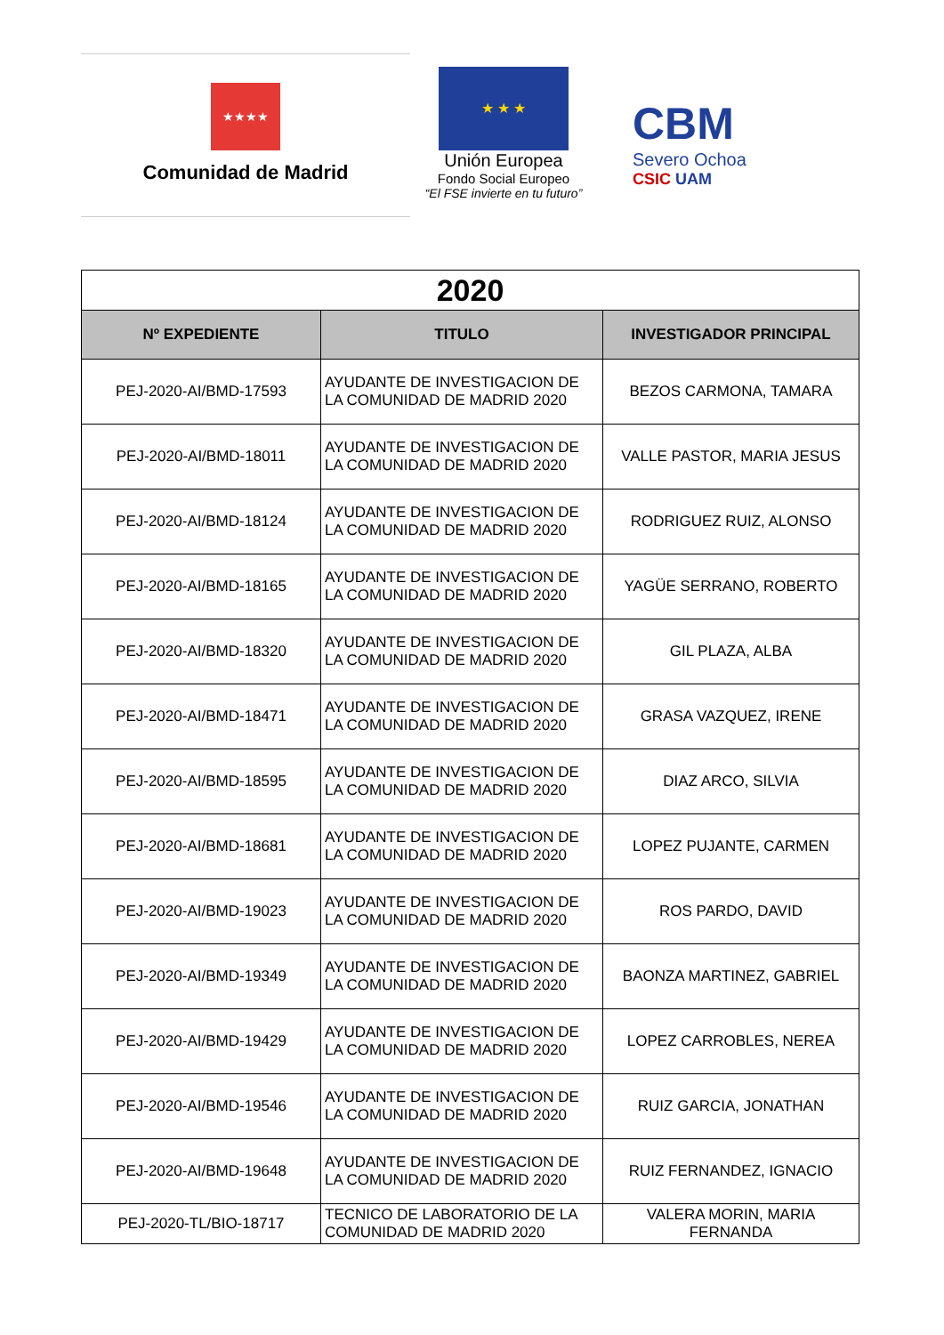★★★★
Comunidad de Madrid
★ ★ ★
Unión Europea
Fondo Social Europeo
“El FSE invierte en tu futuro”
CBM
Severo Ochoa
CSIC UAM
| 2020 | | |
| Nº EXPEDIENTE | TITULO | INVESTIGADOR PRINCIPAL |
| PEJ-2020-AI/BMD-17593 | AYUDANTE DE INVESTIGACION DE LA COMUNIDAD DE MADRID 2020 | BEZOS CARMONA, TAMARA |
| PEJ-2020-AI/BMD-18011 | AYUDANTE DE INVESTIGACION DE LA COMUNIDAD DE MADRID 2020 | VALLE PASTOR, MARIA JESUS |
| PEJ-2020-AI/BMD-18124 | AYUDANTE DE INVESTIGACION DE LA COMUNIDAD DE MADRID 2020 | RODRIGUEZ RUIZ, ALONSO |
| PEJ-2020-AI/BMD-18165 | AYUDANTE DE INVESTIGACION DE LA COMUNIDAD DE MADRID 2020 | YAGÜE SERRANO, ROBERTO |
| PEJ-2020-AI/BMD-18320 | AYUDANTE DE INVESTIGACION DE LA COMUNIDAD DE MADRID 2020 | GIL PLAZA, ALBA |
| PEJ-2020-AI/BMD-18471 | AYUDANTE DE INVESTIGACION DE LA COMUNIDAD DE MADRID 2020 | GRASA VAZQUEZ, IRENE |
| PEJ-2020-AI/BMD-18595 | AYUDANTE DE INVESTIGACION DE LA COMUNIDAD DE MADRID 2020 | DIAZ ARCO, SILVIA |
| PEJ-2020-AI/BMD-18681 | AYUDANTE DE INVESTIGACION DE LA COMUNIDAD DE MADRID 2020 | LOPEZ PUJANTE, CARMEN |
| PEJ-2020-AI/BMD-19023 | AYUDANTE DE INVESTIGACION DE LA COMUNIDAD DE MADRID 2020 | ROS PARDO, DAVID |
| PEJ-2020-AI/BMD-19349 | AYUDANTE DE INVESTIGACION DE LA COMUNIDAD DE MADRID 2020 | BAONZA MARTINEZ, GABRIEL |
| PEJ-2020-AI/BMD-19429 | AYUDANTE DE INVESTIGACION DE LA COMUNIDAD DE MADRID 2020 | LOPEZ CARROBLES, NEREA |
| PEJ-2020-AI/BMD-19546 | AYUDANTE DE INVESTIGACION DE LA COMUNIDAD DE MADRID 2020 | RUIZ GARCIA, JONATHAN |
| PEJ-2020-AI/BMD-19648 | AYUDANTE DE INVESTIGACION DE LA COMUNIDAD DE MADRID 2020 | RUIZ FERNANDEZ, IGNACIO |
| PEJ-2020-TL/BIO-18717 | TECNICO DE LABORATORIO DE LA COMUNIDAD DE MADRID 2020 | VALERA MORIN, MARIA FERNANDA |